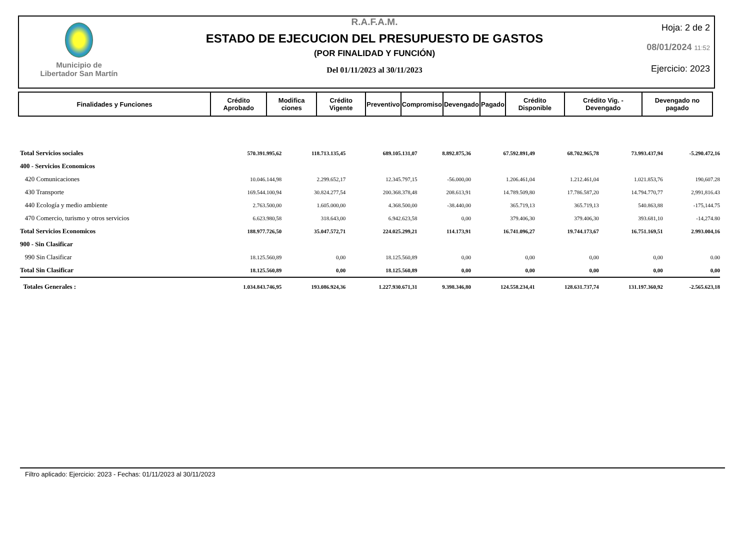Municipio de
Libertador San Martín
R.A.F.A.M.
ESTADO DE EJECUCION DEL PRESUPUESTO DE GASTOS
(POR FINALIDAD Y FUNCIÓN)
Del 01/11/2023 al 30/11/2023
Hoja: 2 de 2
08/01/2024 11:52
Ejercicio: 2023
| Finalidades y Funciones | Crédito Aprobado | Modifica ciones | Crédito Vigente | Preventivo | Compromiso | Devengado | Pagado | Crédito Disponible | Crédito Vig. - Devengado | Devengado no pagado |
| --- | --- | --- | --- | --- | --- | --- | --- | --- | --- | --- |
| Total Servicios sociales | 570.391.995,62 | 118.713.135,45 | 689.105.131,07 | 8.892.875,36 | 67.592.891,49 | 68.702.965,78 | 73.993.437,94 | | | -5.290.472,16 |
| 400 - Servicios Economicos | | | | | | | | | | |
| 420 Comunicaciones | 10.046.144,98 | 2.299.652,17 | 12.345.797,15 | -56.000,00 | 1.206.461,04 | 1.212.461,04 | 1.021.853,76 | | | 190,607.28 |
| 430 Transporte | 169.544.100,94 | 30.824.277,54 | 200.368.378,48 | 208.613,91 | 14.789.509,80 | 17.786.587,20 | 14.794.770,77 | | | 2,991,816.43 |
| 440 Ecología y medio ambiente | 2.763.500,00 | 1.605.000,00 | 4.368.500,00 | -38.440,00 | 365.719,13 | 365.719,13 | 540.863,88 | | | -175,144.75 |
| 470 Comercio, turismo y otros servicios | 6.623.980,58 | 318.643,00 | 6.942.623,58 | 0,00 | 379.406,30 | 379.406,30 | 393.681,10 | | | -14,274.80 |
| Total Servicios Economicos | 188.977.726,50 | 35.047.572,71 | 224.025.299,21 | 114.173,91 | 16.741.096,27 | 19.744.173,67 | 16.751.169,51 | | | 2.993.004,16 |
| 900 - Sin Clasificar | | | | | | | | | | |
| 990 Sin Clasificar | 18.125.560,89 | 0,00 | 18.125.560,89 | 0,00 | 0,00 | 0,00 | 0,00 | | | 0.00 |
| Total Sin Clasificar | 18.125.560,89 | 0,00 | 18.125.560,89 | 0,00 | 0,00 | 0,00 | 0,00 | | | 0,00 |
| Totales Generales : | 1.034.843.746,95 | 193.086.924,36 | 1.227.930.671,31 | 9.398.346,80 | 124.558.234,41 | 128.631.737,74 | 131.197.360,92 | | | -2.565.623,18 |
Filtro aplicado: Ejercicio: 2023 - Fechas: 01/11/2023 al 30/11/2023